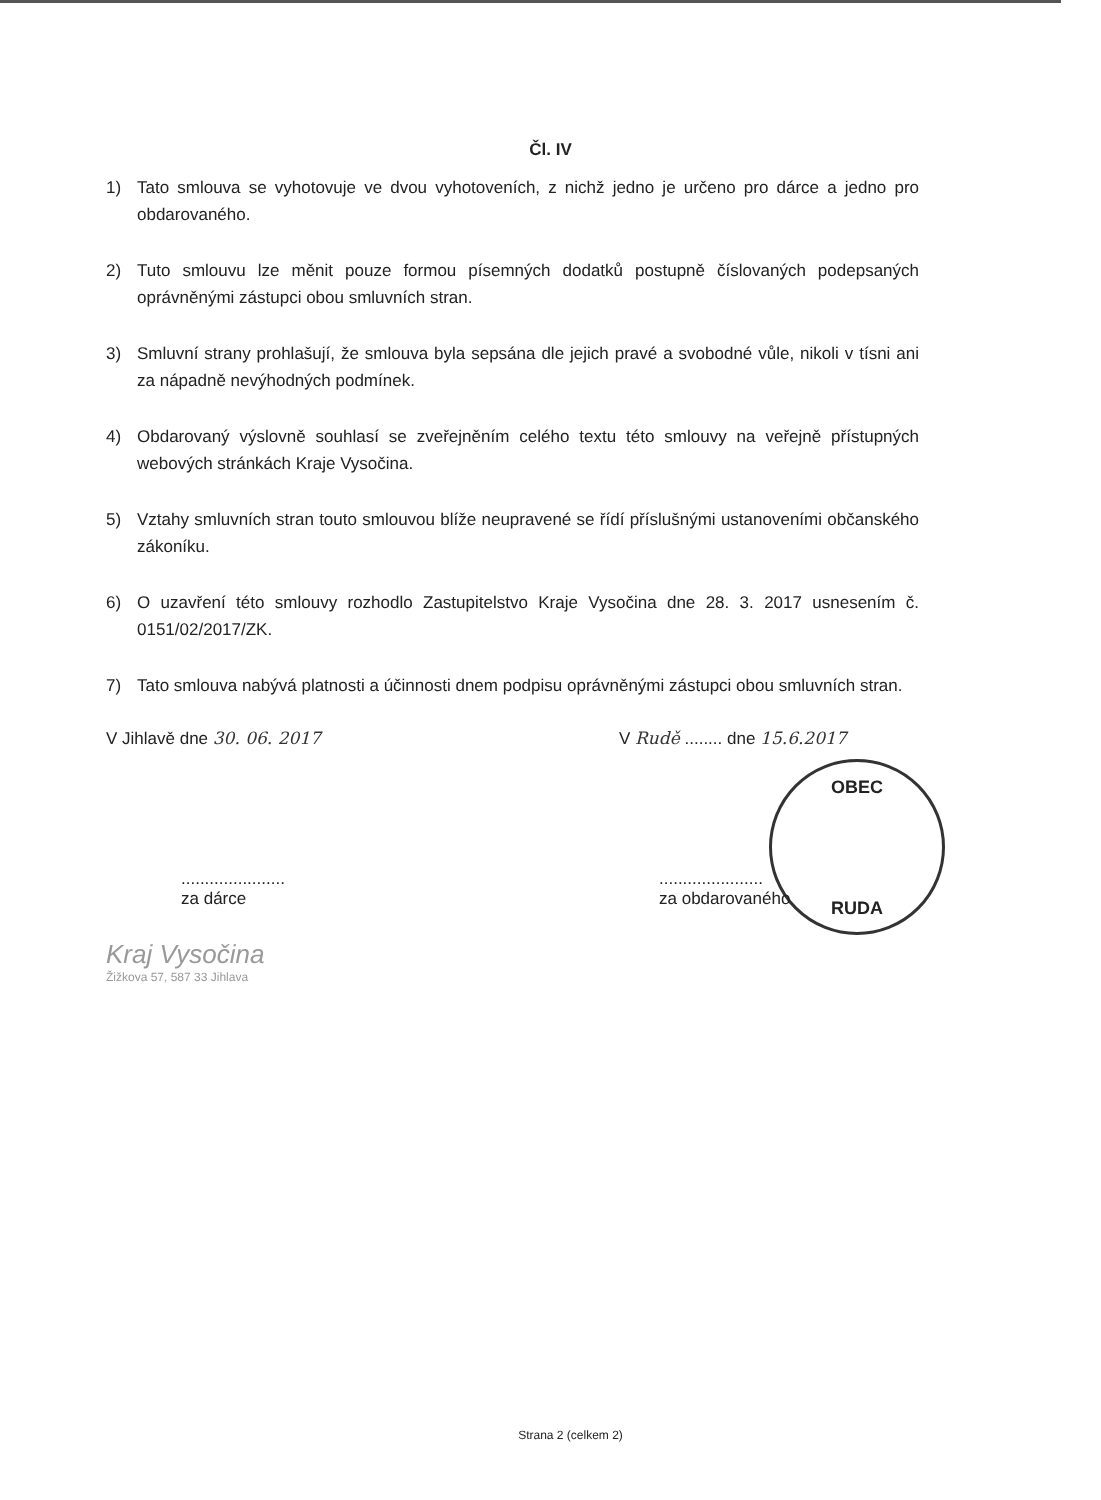Čl. IV
1) Tato smlouva se vyhotovuje ve dvou vyhotoveních, z nichž jedno je určeno pro dárce a jedno pro obdarovaného.
2) Tuto smlouvu lze měnit pouze formou písemných dodatků postupně číslovaných podepsaných oprávněnými zástupci obou smluvních stran.
3) Smluvní strany prohlašují, že smlouva byla sepsána dle jejich pravé a svobodné vůle, nikoli v tísni ani za nápadně nevýhodných podmínek.
4) Obdarovaný výslovně souhlasí se zveřejněním celého textu této smlouvy na veřejně přístupných webových stránkách Kraje Vysočina.
5) Vztahy smluvních stran touto smlouvou blíže neupravené se řídí příslušnými ustanoveními občanského zákoníku.
6) O uzavření této smlouvy rozhodlo Zastupitelstvo Kraje Vysočina dne 28. 3. 2017 usnesením č. 0151/02/2017/ZK.
7) Tato smlouva nabývá platnosti a účinnosti dnem podpisu oprávněnými zástupci obou smluvních stran.
V Jihlavě dne 30. 06. 2017
......................
za dárce
Kraj Vysočina
Žižkova 57, 587 33 Jihlava
V Rudě ........ dne 15.6.2017
......................
za obdarovaného
OBEC
RUDA
Strana 2 (celkem 2)